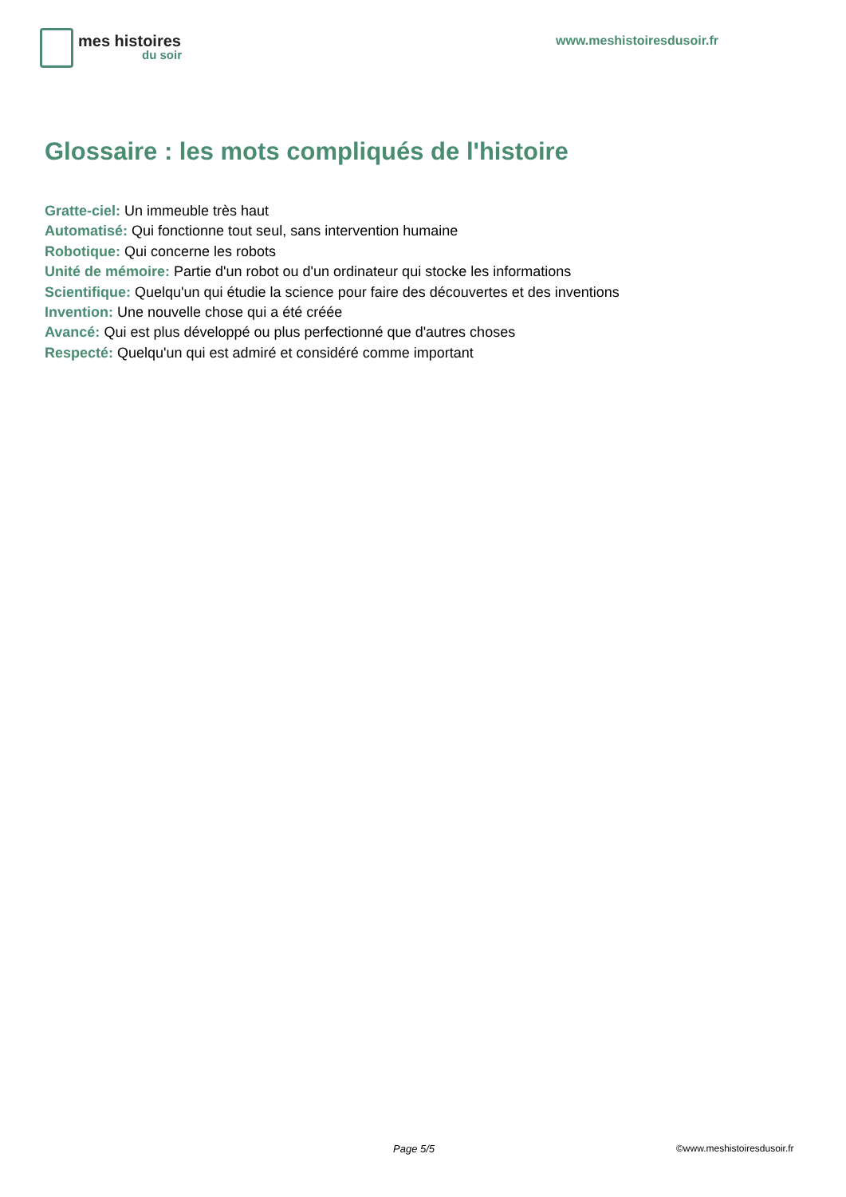mes histoires
du soir
www.meshistoiresdusoir.fr
Glossaire : les mots compliqués de l'histoire
Gratte-ciel: Un immeuble très haut
Automatisé: Qui fonctionne tout seul, sans intervention humaine
Robotique: Qui concerne les robots
Unité de mémoire: Partie d'un robot ou d'un ordinateur qui stocke les informations
Scientifique: Quelqu'un qui étudie la science pour faire des découvertes et des inventions
Invention: Une nouvelle chose qui a été créée
Avancé: Qui est plus développé ou plus perfectionné que d'autres choses
Respecté: Quelqu'un qui est admiré et considéré comme important
Page 5/5 ©www.meshistoiresdusoir.fr